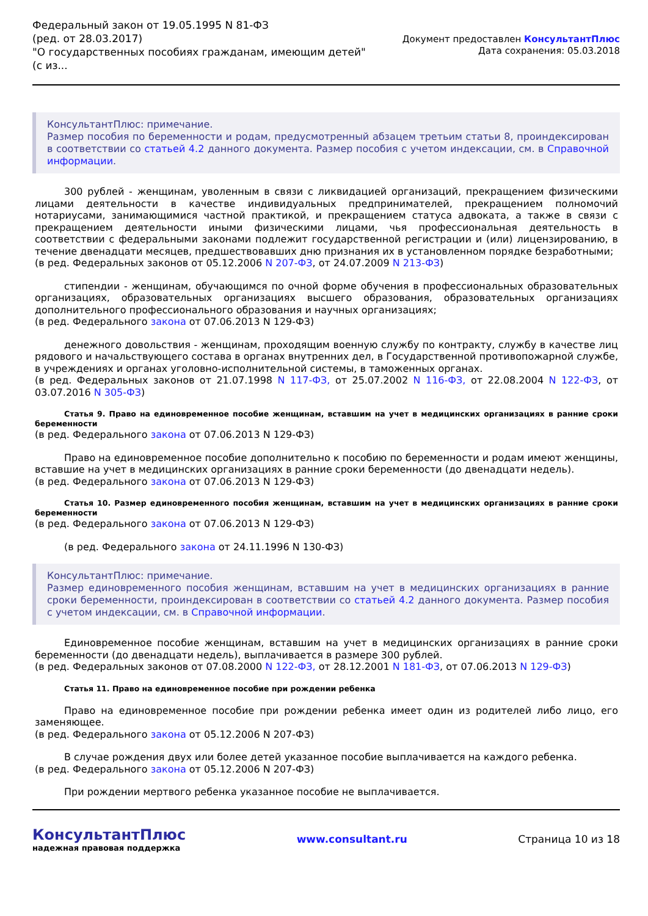Федеральный закон от 19.05.1995 N 81-ФЗ
(ред. от 28.03.2017)
"О государственных пособиях гражданам, имеющим детей"
(с из...
Документ предоставлен КонсультантПлюс
Дата сохранения: 05.03.2018
КонсультантПлюс: примечание.
Размер пособия по беременности и родам, предусмотренный абзацем третьим статьи 8, проиндексирован в соответствии со статьей 4.2 данного документа. Размер пособия с учетом индексации, см. в Справочной информации.
300 рублей - женщинам, уволенным в связи с ликвидацией организаций, прекращением физическими лицами деятельности в качестве индивидуальных предпринимателей, прекращением полномочий нотариусами, занимающимися частной практикой, и прекращением статуса адвоката, а также в связи с прекращением деятельности иными физическими лицами, чья профессиональная деятельность в соответствии с федеральными законами подлежит государственной регистрации и (или) лицензированию, в течение двенадцати месяцев, предшествовавших дню признания их в установленном порядке безработными;
(в ред. Федеральных законов от 05.12.2006 N 207-ФЗ, от 24.07.2009 N 213-ФЗ)
стипендии - женщинам, обучающимся по очной форме обучения в профессиональных образовательных организациях, образовательных организациях высшего образования, образовательных организациях дополнительного профессионального образования и научных организациях;
(в ред. Федерального закона от 07.06.2013 N 129-ФЗ)
денежного довольствия - женщинам, проходящим военную службу по контракту, службу в качестве лиц рядового и начальствующего состава в органах внутренних дел, в Государственной противопожарной службе, в учреждениях и органах уголовно-исполнительной системы, в таможенных органах.
(в ред. Федеральных законов от 21.07.1998 N 117-ФЗ, от 25.07.2002 N 116-ФЗ, от 22.08.2004 N 122-ФЗ, от 03.07.2016 N 305-ФЗ)
Статья 9. Право на единовременное пособие женщинам, вставшим на учет в медицинских организациях в ранние сроки беременности
(в ред. Федерального закона от 07.06.2013 N 129-ФЗ)
Право на единовременное пособие дополнительно к пособию по беременности и родам имеют женщины, вставшие на учет в медицинских организациях в ранние сроки беременности (до двенадцати недель).
(в ред. Федерального закона от 07.06.2013 N 129-ФЗ)
Статья 10. Размер единовременного пособия женщинам, вставшим на учет в медицинских организациях в ранние сроки беременности
(в ред. Федерального закона от 07.06.2013 N 129-ФЗ)
(в ред. Федерального закона от 24.11.1996 N 130-ФЗ)
КонсультантПлюс: примечание.
Размер единовременного пособия женщинам, вставшим на учет в медицинских организациях в ранние сроки беременности, проиндексирован в соответствии со статьей 4.2 данного документа. Размер пособия с учетом индексации, см. в Справочной информации.
Единовременное пособие женщинам, вставшим на учет в медицинских организациях в ранние сроки беременности (до двенадцати недель), выплачивается в размере 300 рублей.
(в ред. Федеральных законов от 07.08.2000 N 122-ФЗ, от 28.12.2001 N 181-ФЗ, от 07.06.2013 N 129-ФЗ)
Статья 11. Право на единовременное пособие при рождении ребенка
Право на единовременное пособие при рождении ребенка имеет один из родителей либо лицо, его заменяющее.
(в ред. Федерального закона от 05.12.2006 N 207-ФЗ)
В случае рождения двух или более детей указанное пособие выплачивается на каждого ребенка.
(в ред. Федерального закона от 05.12.2006 N 207-ФЗ)
При рождении мертвого ребенка указанное пособие не выплачивается.
КонсультантПлюс
надежная правовая поддержка
www.consultant.ru Страница 10 из 18